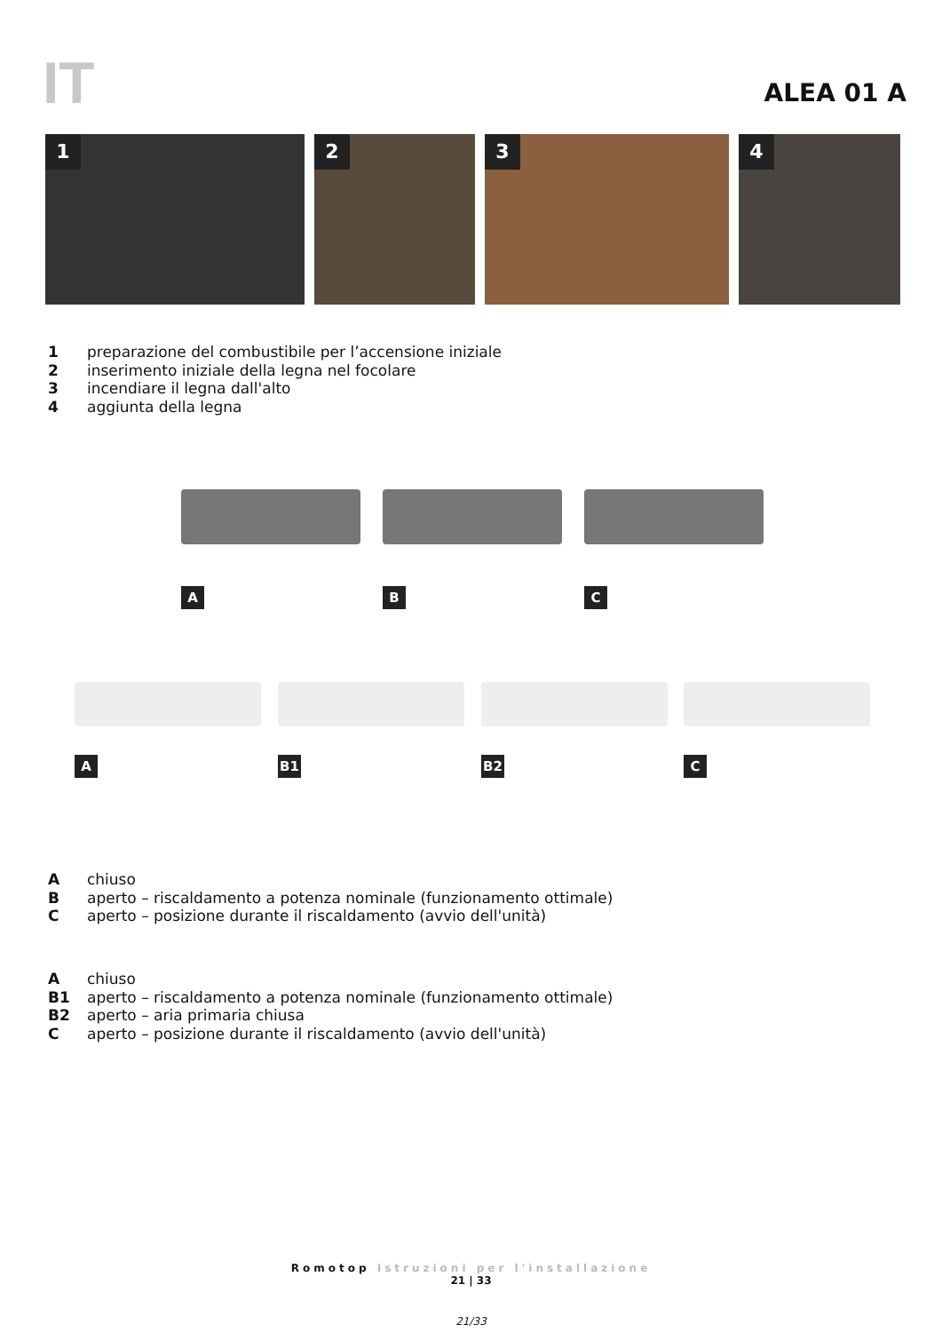IT ALEA 01 A
1
2
3
4
1 preparazione del combustibile per l’accensione iniziale
2 inserimento iniziale della legna nel focolare
3 incendiare il legna dall'alto
4 aggiunta della legna
A B C
A B1 B2 C
Achiuso
Baperto – riscaldamento a potenza nominale (funzionamento ottimale)
Caperto – posizione durante il riscaldamento (avvio dell'unità)
Achiuso
B1 aperto – riscaldamento a potenza nominale (funzionamento ottimale)
B2 aperto – aria primaria chiusa
Caperto – posizione durante il riscaldamento (avvio dell'unità)
Romotop Istruzioni per l'installazione
21 | 33
21/33